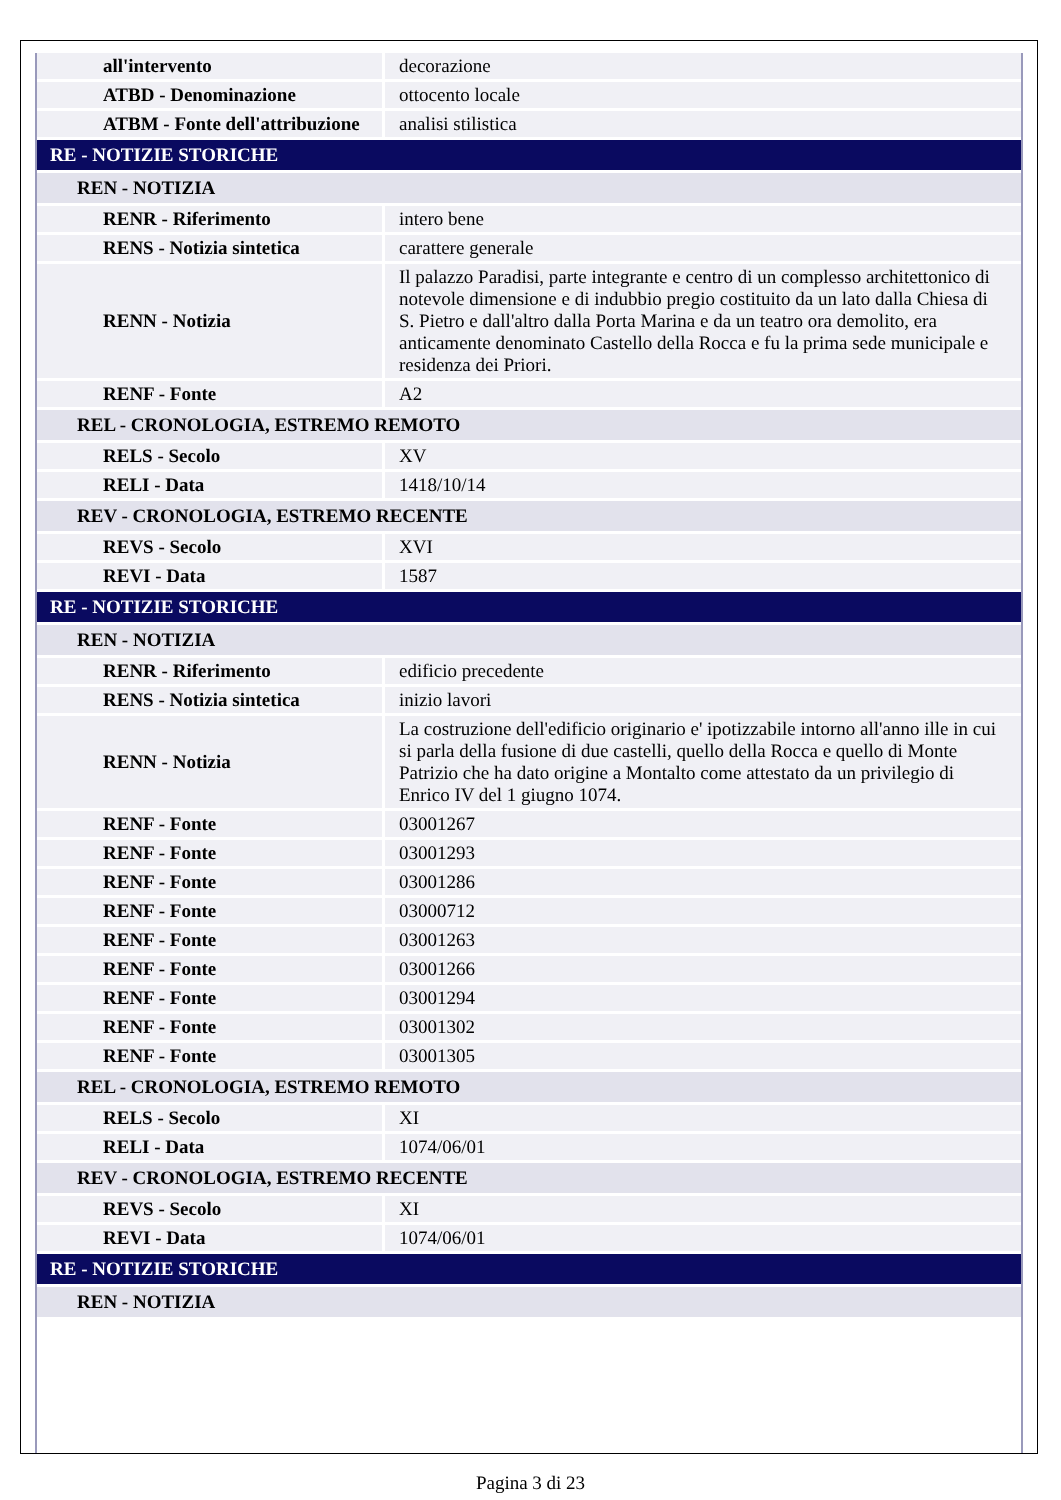| all'intervento | decorazione |
| ATBD - Denominazione | ottocento locale |
| ATBM - Fonte dell'attribuzione | analisi stilistica |
| RE - NOTIZIE STORICHE | |
| REN - NOTIZIA | |
| RENR - Riferimento | intero bene |
| RENS - Notizia sintetica | carattere generale |
| RENN - Notizia | Il palazzo Paradisi, parte integrante e centro di un complesso architettonico di notevole dimensione e di indubbio pregio costituito da un lato dalla Chiesa di S. Pietro e dall'altro dalla Porta Marina e da un teatro ora demolito, era anticamente denominato Castello della Rocca e fu la prima sede municipale e residenza dei Priori. |
| RENF - Fonte | A2 |
| REL - CRONOLOGIA, ESTREMO REMOTO | |
| RELS - Secolo | XV |
| RELI - Data | 1418/10/14 |
| REV - CRONOLOGIA, ESTREMO RECENTE | |
| REVS - Secolo | XVI |
| REVI - Data | 1587 |
| RE - NOTIZIE STORICHE | |
| REN - NOTIZIA | |
| RENR - Riferimento | edificio precedente |
| RENS - Notizia sintetica | inizio lavori |
| RENN - Notizia | La costruzione dell'edificio originario e' ipotizzabile intorno all'anno ille in cui si parla della fusione di due castelli, quello della Rocca e quello di Monte Patrizio che ha dato origine a Montalto come attestato da un privilegio di Enrico IV del 1 giugno 1074. |
| RENF - Fonte | 03001267 |
| RENF - Fonte | 03001293 |
| RENF - Fonte | 03001286 |
| RENF - Fonte | 03000712 |
| RENF - Fonte | 03001263 |
| RENF - Fonte | 03001266 |
| RENF - Fonte | 03001294 |
| RENF - Fonte | 03001302 |
| RENF - Fonte | 03001305 |
| REL - CRONOLOGIA, ESTREMO REMOTO | |
| RELS - Secolo | XI |
| RELI - Data | 1074/06/01 |
| REV - CRONOLOGIA, ESTREMO RECENTE | |
| REVS - Secolo | XI |
| REVI - Data | 1074/06/01 |
| RE - NOTIZIE STORICHE | |
| REN - NOTIZIA | |
Pagina 3 di 23